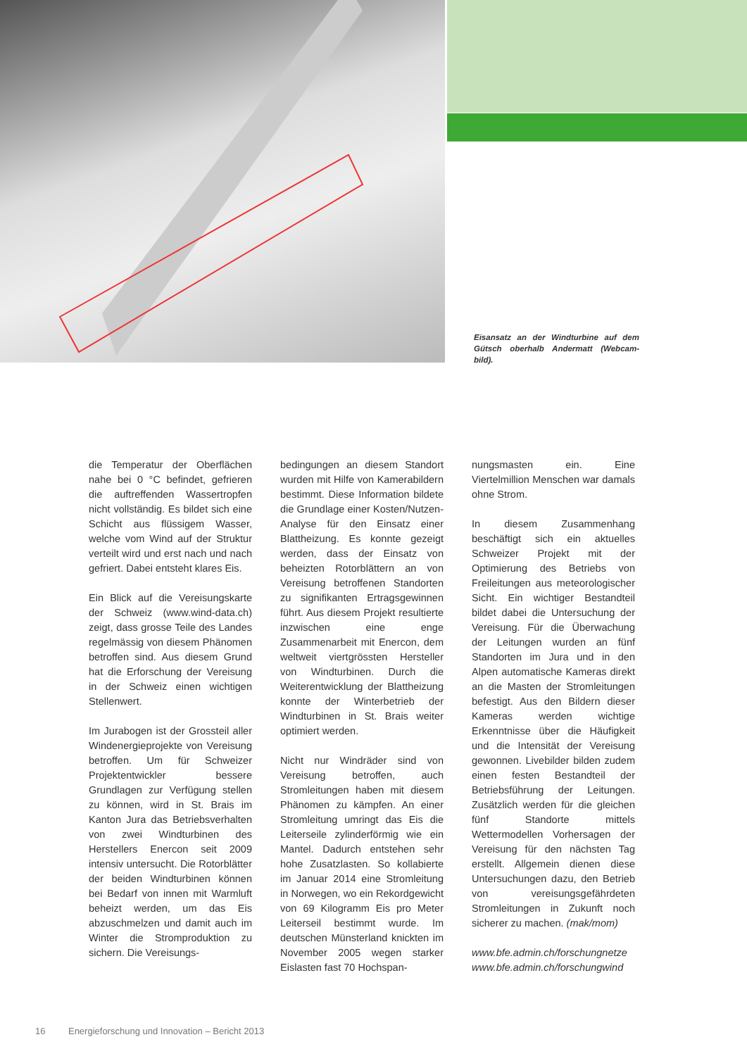Eisansatz an der Windturbine auf dem Gütsch oberhalb Andermatt (Webcam-bild).
die Temperatur der Oberflächen nahe bei 0 °C befindet, gefrieren die auftreffenden Wassertropfen nicht vollständig. Es bildet sich eine Schicht aus flüssigem Wasser, welche vom Wind auf der Struktur verteilt wird und erst nach und nach gefriert. Dabei entsteht klares Eis.
Ein Blick auf die Vereisungskarte der Schweiz (www.wind-data.ch) zeigt, dass grosse Teile des Landes regelmässig von diesem Phänomen betroffen sind. Aus diesem Grund hat die Erforschung der Vereisung in der Schweiz einen wichtigen Stellenwert.
Im Jurabogen ist der Grossteil aller Windenergieprojekte von Vereisung betroffen. Um für Schweizer Projektentwickler bessere Grundlagen zur Verfügung stellen zu können, wird in St. Brais im Kanton Jura das Betriebsverhalten von zwei Windturbinen des Herstellers Enercon seit 2009 intensiv untersucht. Die Rotorblätter der beiden Windturbinen können bei Bedarf von innen mit Warmluft beheizt werden, um das Eis abzuschmelzen und damit auch im Winter die Stromproduktion zu sichern. Die Vereisungs-
bedingungen an diesem Standort wurden mit Hilfe von Kamerabildern bestimmt. Diese Information bildete die Grundlage einer Kosten/Nutzen-Analyse für den Einsatz einer Blattheizung. Es konnte gezeigt werden, dass der Einsatz von beheizten Rotorblättern an von Vereisung betroffenen Standorten zu signifikanten Ertragsgewinnen führt. Aus diesem Projekt resultierte inzwischen eine enge Zusammenarbeit mit Enercon, dem weltweit viertgrössten Hersteller von Windturbinen. Durch die Weiterentwicklung der Blattheizung konnte der Winterbetrieb der Windturbinen in St. Brais weiter optimiert werden.
Nicht nur Windräder sind von Vereisung betroffen, auch Stromleitungen haben mit diesem Phänomen zu kämpfen. An einer Stromleitung umringt das Eis die Leiterseile zylinderförmig wie ein Mantel. Dadurch entstehen sehr hohe Zusatzlasten. So kollabierte im Januar 2014 eine Stromleitung in Norwegen, wo ein Rekordgewicht von 69 Kilogramm Eis pro Meter Leiterseil bestimmt wurde. Im deutschen Münsterland knickten im November 2005 wegen starker Eislasten fast 70 Hochspan-
nungsmasten ein. Eine Viertelmillion Menschen war damals ohne Strom.
In diesem Zusammenhang beschäftigt sich ein aktuelles Schweizer Projekt mit der Optimierung des Betriebs von Freileitungen aus meteorologischer Sicht. Ein wichtiger Bestandteil bildet dabei die Untersuchung der Vereisung. Für die Überwachung der Leitungen wurden an fünf Standorten im Jura und in den Alpen automatische Kameras direkt an die Masten der Stromleitungen befestigt. Aus den Bildern dieser Kameras werden wichtige Erkenntnisse über die Häufigkeit und die Intensität der Vereisung gewonnen. Livebilder bilden zudem einen festen Bestandteil der Betriebsführung der Leitungen. Zusätzlich werden für die gleichen fünf Standorte mittels Wettermodellen Vorhersagen der Vereisung für den nächsten Tag erstellt. Allgemein dienen diese Untersuchungen dazu, den Betrieb von vereisungsgefährdeten Stromleitungen in Zukunft noch sicherer zu machen. (mak/mom)
www.bfe.admin.ch/forschungnetze
www.bfe.admin.ch/forschungwind
16 Energieforschung und Innovation – Bericht 2013